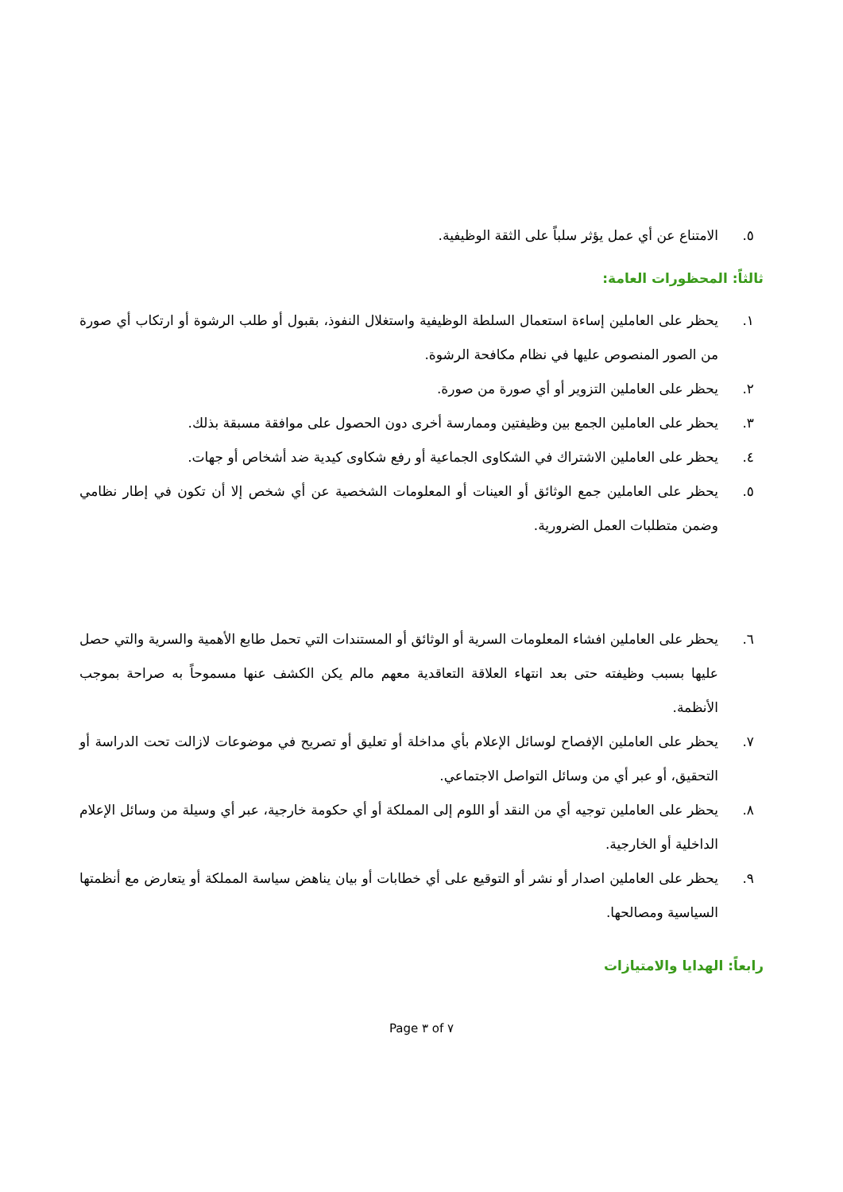٥. الامتناع عن أي عمل يؤثر سلباً على الثقة الوظيفية.
ثالثاً: المحظورات العامة:
١. يحظر على العاملين إساءة استعمال السلطة الوظيفية واستغلال النفوذ، بقبول أو طلب الرشوة أو ارتكاب أي صورة من الصور المنصوص عليها في نظام مكافحة الرشوة.
٢. يحظر على العاملين التزوير أو أي صورة من صورة.
٣. يحظر على العاملين الجمع بين وظيفتين وممارسة أخرى دون الحصول على موافقة مسبقة بذلك.
٤. يحظر على العاملين الاشتراك في الشكاوى الجماعية أو رفع شكاوى كيدية ضد أشخاص أو جهات.
٥. يحظر على العاملين جمع الوثائق أو العينات أو المعلومات الشخصية عن أي شخص إلا أن تكون في إطار نظامي وضمن متطلبات العمل الضرورية.
٦. يحظر على العاملين افشاء المعلومات السرية أو الوثائق أو المستندات التي تحمل طابع الأهمية والسرية والتي حصل عليها بسبب وظيفته حتى بعد انتهاء العلاقة التعاقدية معهم مالم يكن الكشف عنها مسموحاً به صراحة بموجب الأنظمة.
٧. يحظر على العاملين الإفصاح لوسائل الإعلام بأي مداخلة أو تعليق أو تصريح في موضوعات لازالت تحت الدراسة أو التحقيق، أو عبر أي من وسائل التواصل الاجتماعي.
٨. يحظر على العاملين توجيه أي من النقد أو اللوم إلى المملكة أو أي حكومة خارجية، عبر أي وسيلة من وسائل الإعلام الداخلية أو الخارجية.
٩. يحظر على العاملين اصدار أو نشر أو التوقيع على أي خطابات أو بيان يناهض سياسة المملكة أو يتعارض مع أنظمتها السياسية ومصالحها.
رابعاً: الهدايا والامتيازات
Page ٣ of ٧